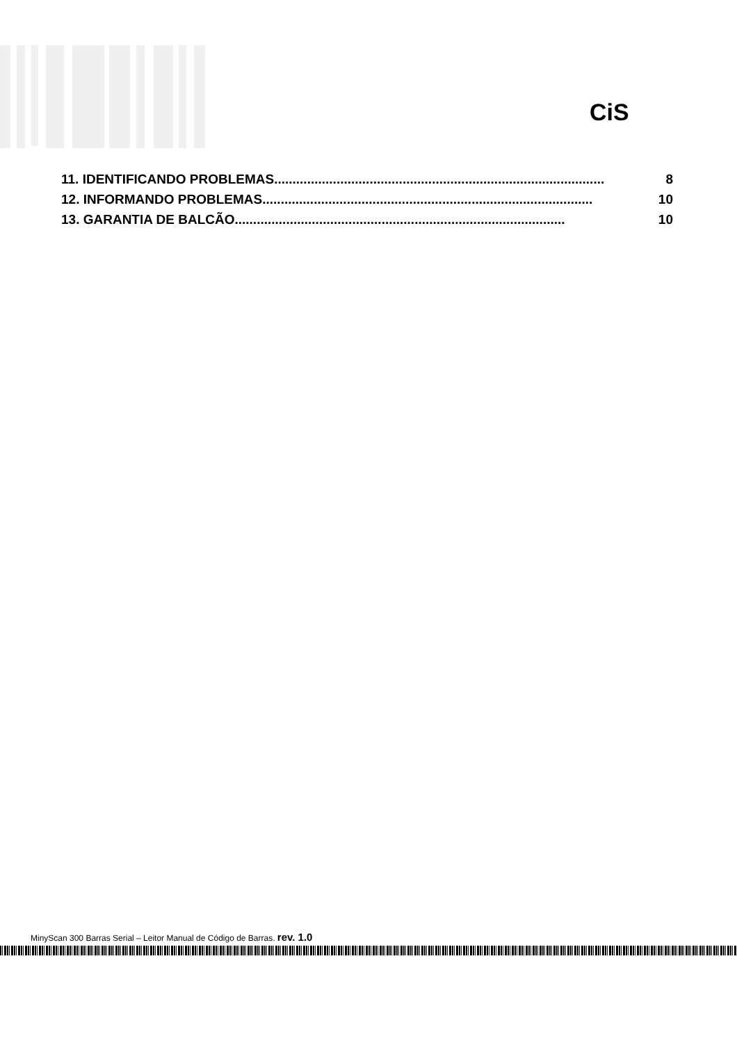CiS
11. IDENTIFICANDO PROBLEMAS.......................................................................................... 8
12. INFORMANDO PROBLEMAS.......................................................................................... 10
13. GARANTIA DE BALCÃO.......................................................................................... 10
MinyScan 300 Barras Serial – Leitor Manual de Código de Barras. rev. 1.0